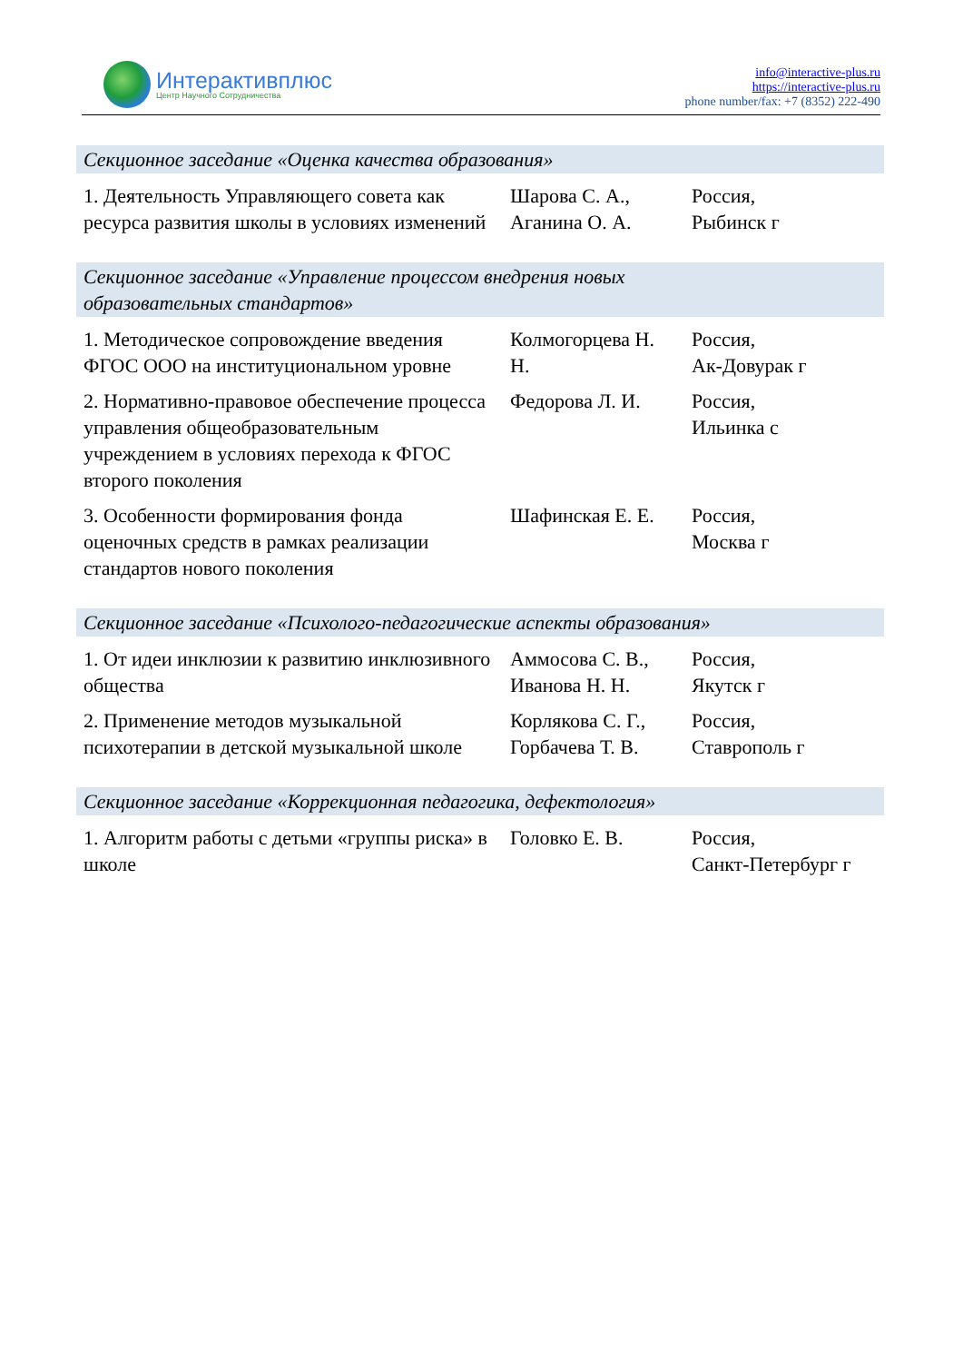Интерактивплюс
Центр Научного Сотрудничества
info@interactive-plus.ru
https://interactive-plus.ru
phone number/fax: +7 (8352) 222-490
| Секционное заседание «Оценка качества образования» | | |
| --- | --- | --- |
| 1. Деятельность Управляющего совета как ресурса развития школы в условиях изменений | Шарова С. А., Аганина О. А. | Россия, Рыбинск г |
| Секционное заседание «Управление процессом внедрения новых образовательных стандартов» | | |
| 1. Методическое сопровождение введения ФГОС ООО на институциональном уровне | Колмогорцева Н. Н. | Россия, Ак-Довурак г |
| 2. Нормативно-правовое обеспечение процесса управления общеобразовательным учреждением в условиях перехода к ФГОС второго поколения | Федорова Л. И. | Россия, Ильинка с |
| 3. Особенности формирования фонда оценочных средств в рамках реализации стандартов нового поколения | Шафинская Е. Е. | Россия, Москва г |
| Секционное заседание «Психолого-педагогические аспекты образования» | | |
| 1. От идеи инклюзии к развитию инклюзивного общества | Аммосова С. В., Иванова Н. Н. | Россия, Якутск г |
| 2. Применение методов музыкальной психотерапии в детской музыкальной школе | Корлякова С. Г., Горбачева Т. В. | Россия, Ставрополь г |
| Секционное заседание «Коррекционная педагогика, дефектология» | | |
| 1. Алгоритм работы с детьми «группы риска» в школе | Головко Е. В. | Россия, Санкт-Петербург г |